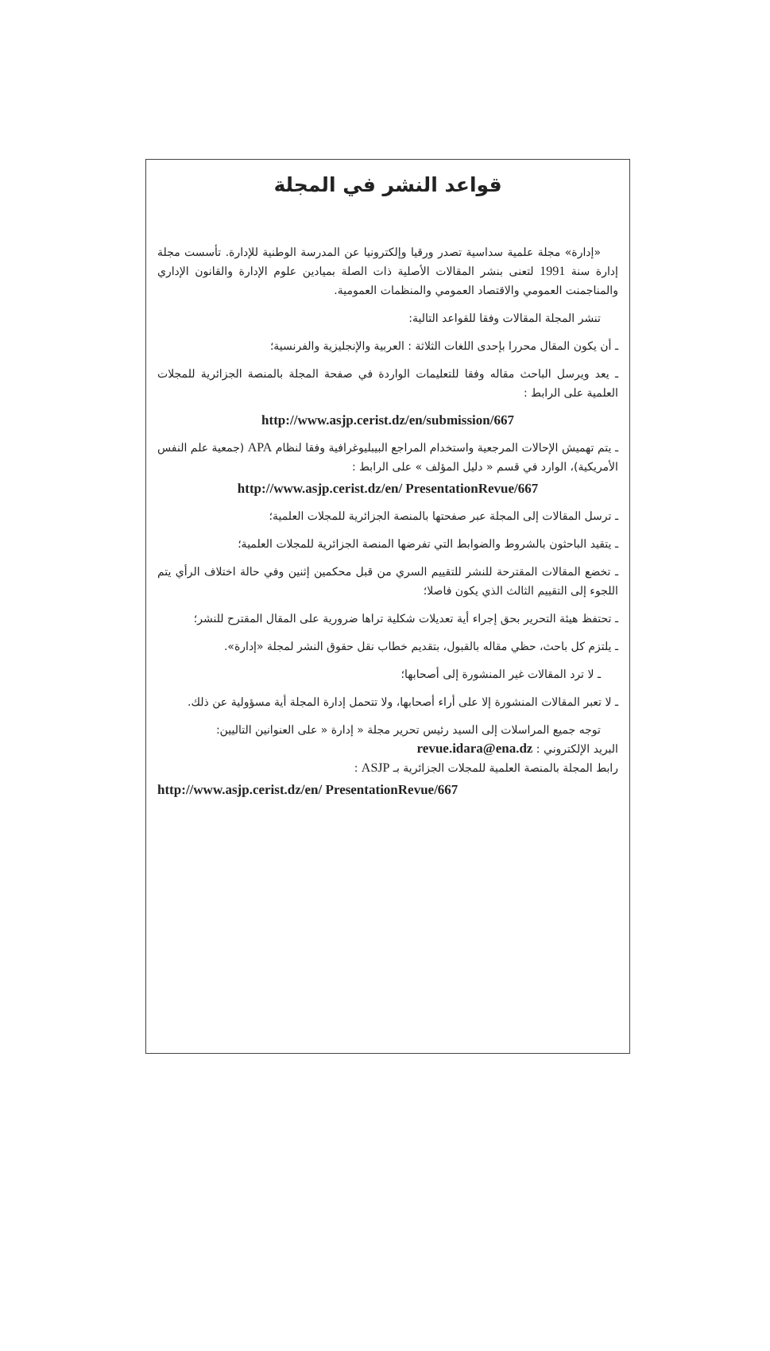قواعد النشر في المجلة
«إدارة» مجلة علمية سداسية تصدر ورقيا وإلكترونيا عن المدرسة الوطنية للإدارة. تأسست مجلة إدارة سنة 1991 لتعنى بنشر المقالات الأصلية ذات الصلة بميادين علوم الإدارة والقانون الإداري والمناجمنت العمومي والاقتصاد العمومي والمنظمات العمومية.
تنشر المجلة المقالات وفقا للقواعد التالية:
ـ أن يكون المقال محررا بإحدى اللغات الثلاثة : العربية والإنجليزية والفرنسية؛
ـ يعد ويرسل الباحث مقاله وفقا للتعليمات الواردة في صفحة المجلة بالمنصة الجزائرية للمجلات العلمية على الرابط :
http://www.asjp.cerist.dz/en/submission/667
ـ يتم تهميش الإحالات المرجعية واستخدام المراجع البيبليوغرافية وفقا لنظام APA (جمعية علم النفس الأمريكية)، الوارد في قسم « دليل المؤلف » على الرابط :
http://www.asjp.cerist.dz/en/ PresentationRevue/667
ـ ترسل المقالات إلى المجلة عبر صفحتها بالمنصة الجزائرية للمجلات العلمية؛
ـ يتقيد الباحثون بالشروط والضوابط التي تفرضها المنصة الجزائرية للمجلات العلمية؛
ـ تخضع المقالات المقترحة للنشر للتقييم السري من قبل محكمين إثنين وفي حالة اختلاف الرأي يتم اللجوء إلى التقييم الثالث الذي يكون فاصلا؛
ـ تحتفظ هيئة التحرير بحق إجراء أية تعديلات شكلية تراها ضرورية على المقال المقترح للنشر؛
ـ يلتزم كل باحث، حظي مقاله بالقبول، بتقديم خطاب نقل حقوق النشر لمجلة «إدارة».
ـ لا ترد المقالات غير المنشورة إلى أصحابها؛
ـ لا تعبر المقالات المنشورة إلا على أراء أصحابها، ولا تتحمل إدارة المجلة أية مسؤولية عن ذلك.
توجه جميع المراسلات إلى السيد رئيس تحرير مجلة « إدارة « على العنوانين التاليين:
البريد الإلكتروني : revue.idara@ena.dz
رابط المجلة بالمنصة العلمية للمجلات الجزائرية بـ ASJP :
http://www.asjp.cerist.dz/en/ PresentationRevue/667